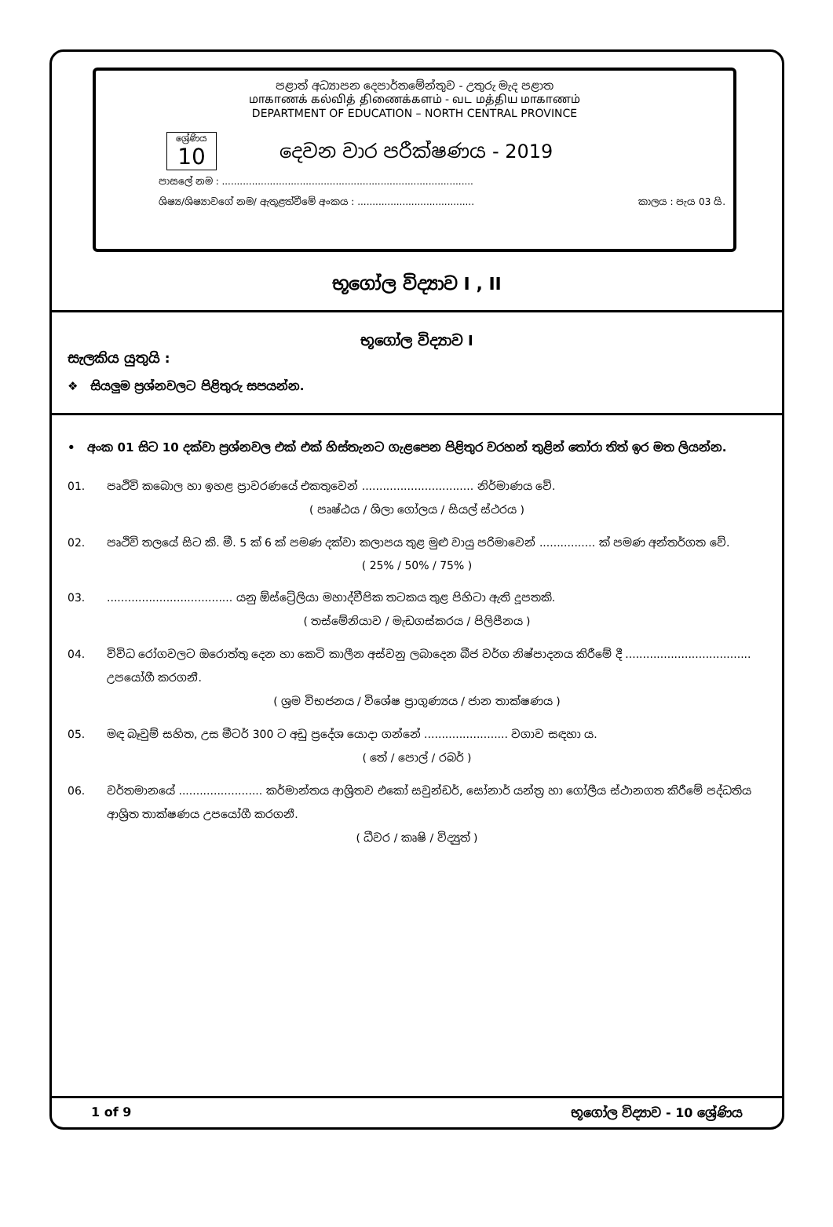පළාත් අධ්‍යාපන දෙපාර්තමේන්තුව - උතුරු මැද පළාත
மாகாணக் கல்வித் திணைக்களம் - வட மத்திய மாகாணம்
DEPARTMENT OF EDUCATION – NORTH CENTRAL PROVINCE
ශ්‍රේණිය
10
දෙවන වාර පරීක්ෂණය - 2019
පාසලේ නම : ....................................................................................
ශිෂ්‍ය/ශිෂ්‍යාවගේ නම/ ඇතුළත්වීමේ අංකය : ....................................... කාලය : පැය 03 යි.
භූගෝල විද්‍යාව I , II
භූගෝල විද්‍යාව I
සැලකිය යුතුයි :
❖ සියලුම ප්‍රශ්නවලට පිළිතුරු සපයන්න.
• අංක 01 සිට 10 දක්වා ප්‍රශ්නවල එක් එක් හිස්තැනට ගැළපෙන පිළිතුර වරහන් තුළින් තෝරා තිත් ඉර මත ලියන්න.
01. පෘථිවි කබොල හා ඉහළ ප්‍රාවරණයේ එකතුවෙන් ................................ නිර්මාණය වේ.
( පෘෂ්ඨය / ශිලා ගෝලය / සියල් ස්ථරය )
02. පෘථිවි තලයේ සිට කි. මී. 5 ක් 6 ක් පමණ දක්වා කලාපය තුළ මුළු වායු පරිමාවෙන් ................ ක් පමණ අන්තර්ගත වේ.
( 25% / 50% / 75% )
03..................................... යනු ඕස්ට්‍රේලියා මහාද්වීපික තටකය තුළ පිහිටා ඇති දූපතකි.
( තස්මේනියාව / මැඩගස්කරය / පිලිපීනය )
04. විවිධ රෝගවලට ඔරොත්තු දෙන හා කෙටි කාලීන අස්වනු ලබාදෙන බීජ වර්ග නිෂ්පාදනය කිරීමේ දී .................................... උපයෝගී කරගනී.
( ශ්‍රම විභජනය / විශේෂ ප්‍රාගුණ්‍යය / ජාන තාක්ෂණය )
05. මඳ බෑවුම් සහිත, උස මීටර් 300 ට අඩු ප්‍රදේශ යොදා ගන්නේ ........................ වගාව සඳහා ය.
( තේ / පොල් / රබර් )
06. වර්තමානයේ ........................ කර්මාන්තය ආශ්‍රිතව එකෝ සවුන්ඩර්, සෝනාර් යන්ත්‍ර හා ගෝලීය ස්ථානගත කිරීමේ පද්ධතිය ආශ්‍රිත තාක්ෂණය උපයෝගී කරගනී.
( ධීවර / කෘෂි / විද්‍යුත් )
1 of 9 භූගෝල විද්‍යාව - 10 ශ්‍රේණිය